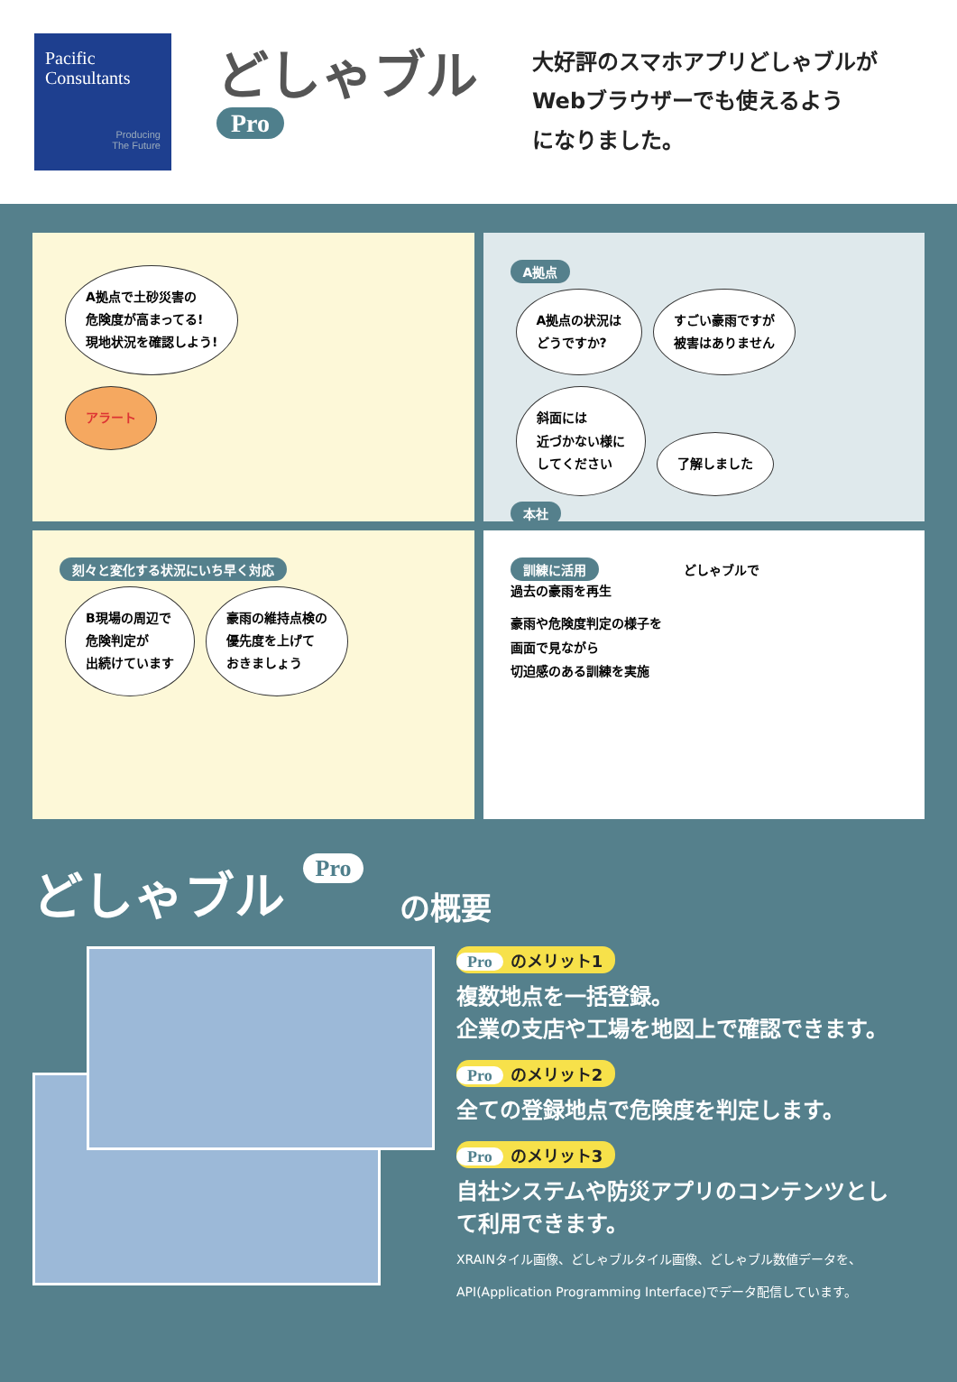Pacific
Consultants
Producing
The Future
どしゃブル Pro
大好評のスマホアプリどしゃブルが
Webブラウザーでも使えるよう
になりました。
A拠点で土砂災害の
危険度が高まってる!
現地状況を確認しよう!
アラート
A拠点
A拠点の状況は
どうですか?
すごい豪雨ですが
被害はありません
斜面には
近づかない様に
してください
了解しました
本社
刻々と変化する状況にいち早く対応
B現場の周辺で
危険判定が
出続けています
豪雨の維持点検の
優先度を上げて
おきましょう
訓練に活用 どしゃブルで
過去の豪雨を再生
豪雨や危険度判定の様子を
画面で見ながら
切迫感のある訓練を実施
どしゃブル Pro
の概要
Pro のメリット1
複数地点を一括登録。
企業の支店や工場を地図上で確認できます。
Pro のメリット2
全ての登録地点で危険度を判定します。
Pro のメリット3
自社システムや防災アプリのコンテンツとし
て利用できます。
XRAINタイル画像、どしゃブルタイル画像、どしゃブル数値データを、
API(Application Programming Interface)でデータ配信しています。